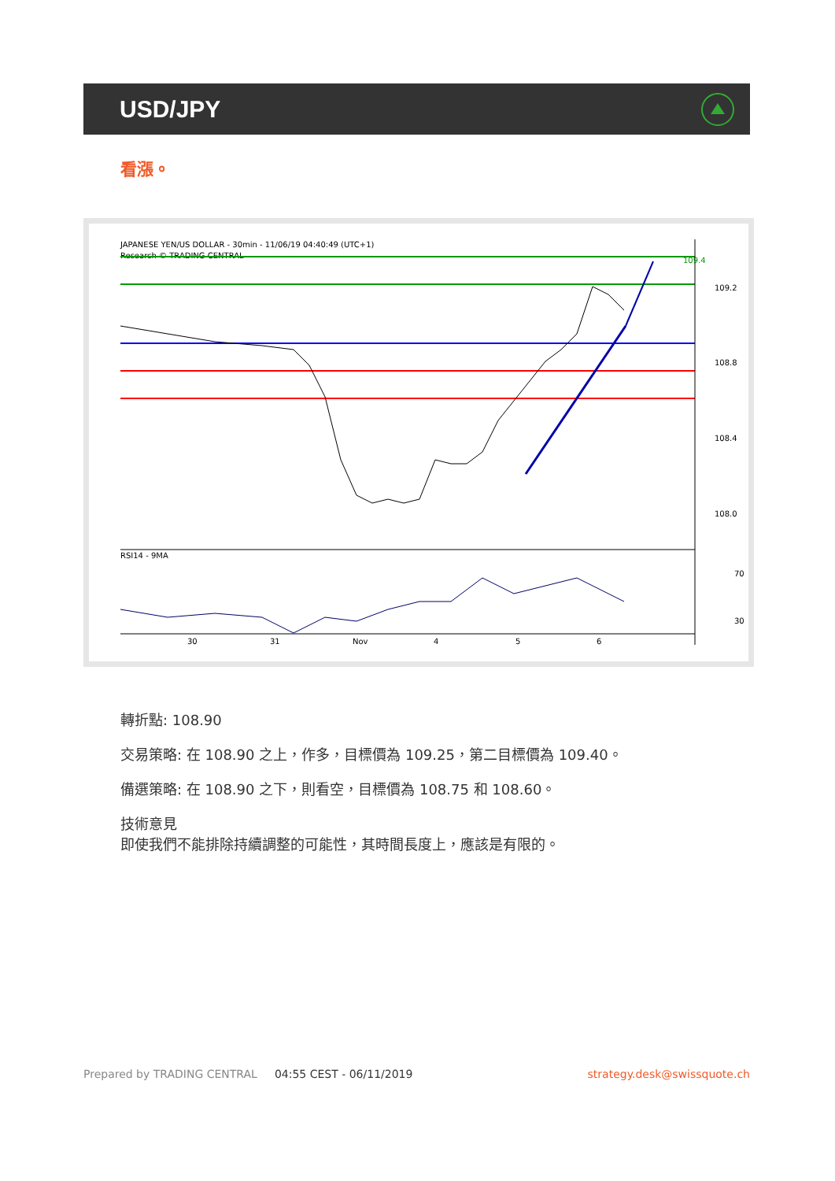USD/JPY
看漲。
JAPANESE YEN/US DOLLAR - 30min - 11/06/19 04:40:49 (UTC+1)
Research © TRADING CENTRAL
109.4
109.2
108.8
108.4
108.0
RSI14 - 9MA
70
30
30
31
Nov
4
5
6
轉折點: 108.90
交易策略: 在 108.90 之上，作多，目標價為 109.25，第二目標價為 109.40。
備選策略: 在 108.90 之下，則看空，目標價為 108.75 和 108.60。
技術意見
即使我們不能排除持續調整的可能性，其時間長度上，應該是有限的。
Prepared by TRADING CENTRAL 04:55 CEST - 06/11/2019 strategy.desk@swissquote.ch